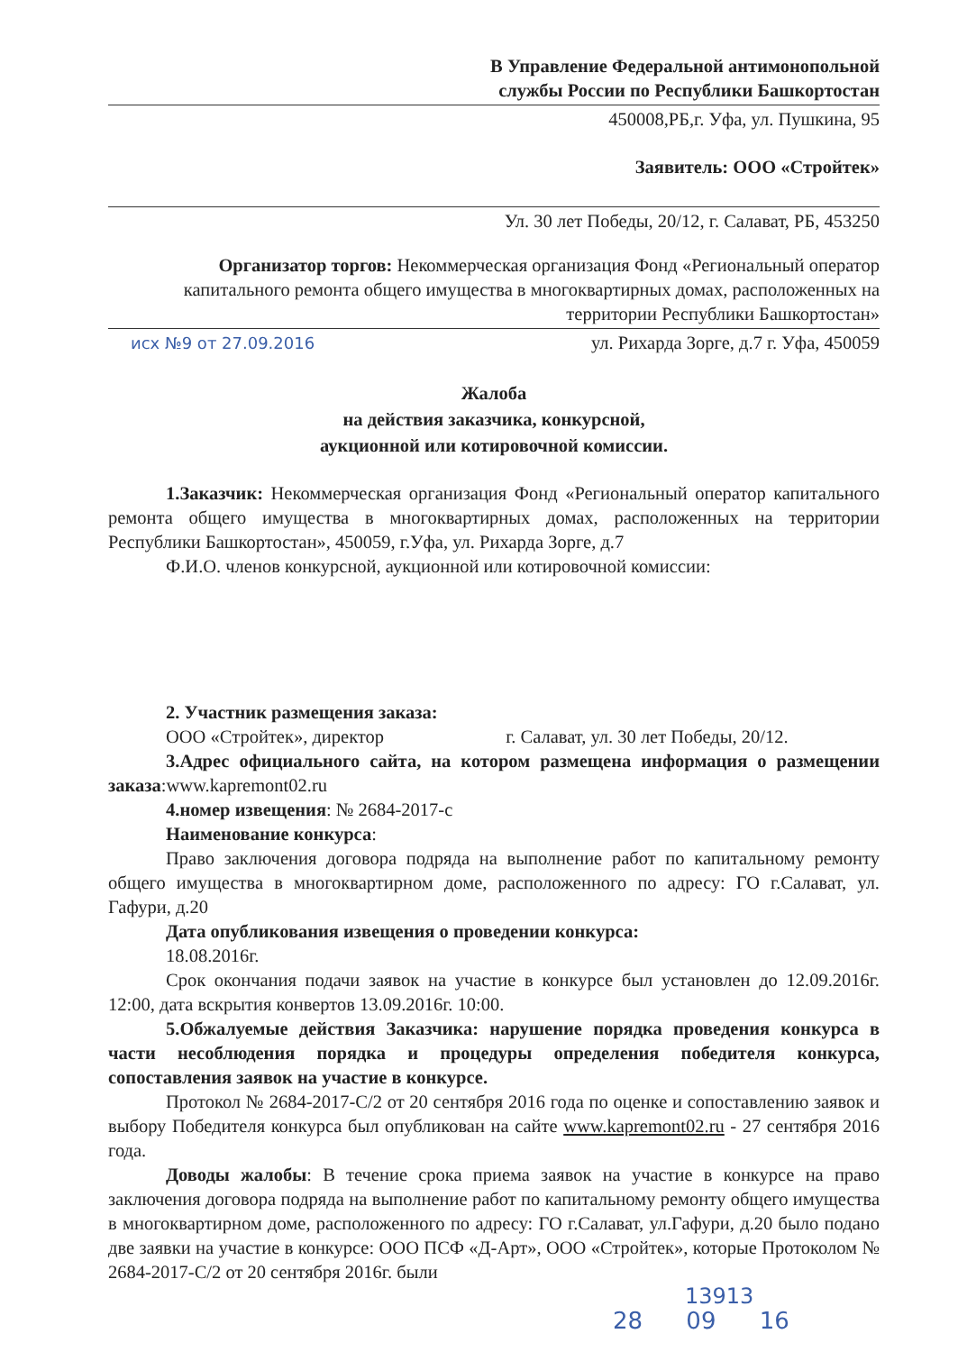В Управление Федеральной антимонопольной
службы России по Республики Башкортостан
450008,РБ,г. Уфа, ул. Пушкина, 95
Заявитель: ООО «Стройтек»
Ул. 30 лет Победы, 20/12, г. Салават, РБ, 453250
Организатор торгов: Некоммерческая организация Фонд «Региональный оператор капитального ремонта общего имущества в многоквартирных домах, расположенных на территории Республики Башкортостан»
исх №9 от 27.09.2016 ул. Рихарда Зорге, д.7 г. Уфа, 450059
Жалоба
на действия заказчика, конкурсной,
аукционной или котировочной комиссии.
1.Заказчик: Некоммерческая организация Фонд «Региональный оператор капитального ремонта общего имущества в многоквартирных домах, расположенных на территории Республики Башкортостан», 450059, г.Уфа, ул. Рихарда Зорге, д.7
Ф.И.О. членов конкурсной, аукционной или котировочной комиссии:
2. Участник размещения заказа:
ООО «Стройтек», директор г. Салават, ул. 30 лет Победы, 20/12.
3.Адрес официального сайта, на котором размещена информация о размещении заказа:www.kapremont02.ru
4.номер извещения: № 2684-2017-с
Наименование конкурса:
Право заключения договора подряда на выполнение работ по капитальному ремонту общего имущества в многоквартирном доме, расположенного по адресу: ГО г.Салават, ул. Гафури, д.20
Дата опубликования извещения о проведении конкурса:
18.08.2016г.
Срок окончания подачи заявок на участие в конкурсе был установлен до 12.09.2016г. 12:00, дата вскрытия конвертов 13.09.2016г. 10:00.
5.Обжалуемые действия Заказчика: нарушение порядка проведения конкурса в части несоблюдения порядка и процедуры определения победителя конкурса, сопоставления заявок на участие в конкурсе.
Протокол № 2684-2017-С/2 от 20 сентября 2016 года по оценке и сопоставлению заявок и выбору Победителя конкурса был опубликован на сайте www.kapremont02.ru - 27 сентября 2016 года.
Доводы жалобы: В течение срока приема заявок на участие в конкурсе на право заключения договора подряда на выполнение работ по капитальному ремонту общего имущества в многоквартирном доме, расположенного по адресу: ГО г.Салават, ул.Гафури, д.20 было подано две заявки на участие в конкурсе: ООО ПСФ «Д-Арт», ООО «Стройтек», которые Протоколом № 2684-2017-С/2 от 20 сентября 2016г. были
13913
28 09 16